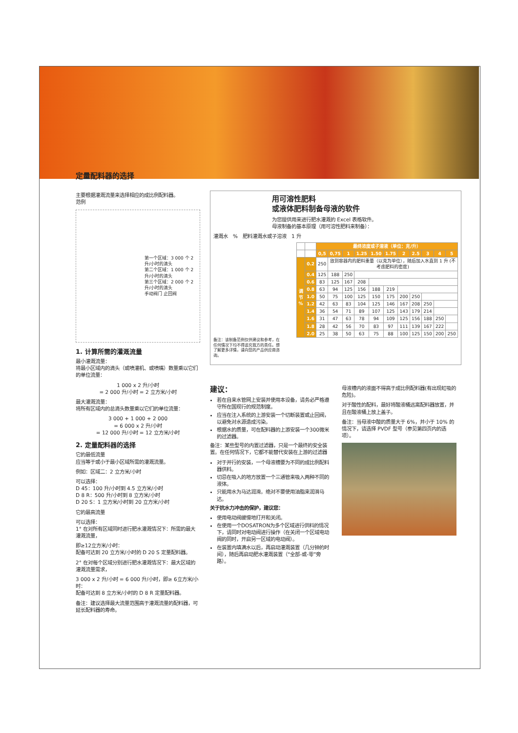定量配料器的选择
主要根据灌溉流量来选择相应的成比例配料器。
范例
第一个区域：3 000 个 2 升/小时的滴头
第二个区域：1 000 个 2 升/小时的滴头
第三个区域：2 000 个 2 升/小时的滴头
手动阀门 止回阀
1. 计算所需的灌溉流量
最小灌溉流量：
将最小区域内的滴头（或喷灌机、或喷嘴）数量乘以它们的单位流量：
1 000 x 2 升/小时
= 2 000 升/小时 = 2 立方米/小时
最大灌溉流量：
将所有区域内的总滴头数量乘以它们的单位流量：
3 000 + 1 000 + 2 000
= 6 000 x 2 升/小时
= 12 000 升/小时 = 12 立方米/小时
2. 定量配料器的选择
它的最低流量
应当等于或小于最小区域所需的灌溉流量。
例如：区域二：2 立方米/小时
可以选择：
D 45：100 升/小时到 4.5 立方米/小时
D 8 R：500 升/小时到 8 立方米/小时
D 20 S：1 立方米/小时到 20 立方米/小时
它的最高流量
可以选择：
1° 在对所有区域同时进行肥水灌溉情况下：所需的最大灌溉流量，
即≥12立方米/小时：
配备可达到 20 立方米/小时的 D 20 S 定量配料器。
2° 在对每个区域分别进行肥水灌溉情况下：最大区域的灌溉流量需求，
3 000 x 2 升/小时 = 6 000 升/小时，即≥ 6立方米/小时：
配备可达到 8 立方米/小时的 D 8 R 定量配料器。
备注：建议选择最大流量范围高于灌溉流量的配料器，可延长配料器的寿命。
用可溶性肥料
或液体肥料制备母液的软件
为您提供用来进行肥水灌溉的 Excel 表格软件。
母液制备的基本原理（用可溶性肥料来制备）：
灌溉水 % 肥料灌溉水或子溶液 1 升
| | | 最终浓度或子溶液（单位：克/升） | | | | | | | | | | |
| | | 0,5 | 0,75 | 1 | 1.25 | 1.50 | 1.75 | 2 | 2.5 | 3 | 4 | 5 |
| 调节 % | 0.2 | 250 | 放到容器内的肥料重量（以克为单位），随后加入水直到 1 升 (不考虑肥料的密度) | | | | | | | | | |
| | 0.4 | 125 | 188 | 250 | | | | | | | | |
| | 0.6 | 83 | 125 | 167 | 208 | | | | | | | |
| | 0.8 | 63 | 94 | 125 | 156 | 188 | 219 | | | | | |
| | 1.0 | 50 | 75 | 100 | 125 | 150 | 175 | 200 | 250 | | | |
| | 1.2 | 42 | 63 | 83 | 104 | 125 | 146 | 167 | 208 | 250 | | |
| | 1.4 | 36 | 54 | 71 | 89 | 107 | 125 | 143 | 179 | 214 | | |
| | 1.6 | 31 | 47 | 63 | 78 | 94 | 109 | 125 | 156 | 188 | 250 | |
| | 1.8 | 28 | 42 | 56 | 70 | 83 | 97 | 111 | 139 | 167 | 222 | |
| | 2.0 | 25 | 38 | 50 | 63 | 75 | 88 | 100 | 125 | 150 | 200 | 250 |
备注：该制备范例仅供建议和参考，在任何情况下均不得追究我方的责任。想了解更多详情，请向您的产品供应商咨询。
建议：
若在自来水管网上安装并使用本设备，请务必严格遵守所在国现行的规范制度。
应当在注入系统的上游安装一个切断装置或止回阀，以避免对水源造成污染。
根据水的质量，可在配料器的上游安装一个300微米的过滤器。
备注：某些型号的内置过滤器，只是一个最终的安全装置。在任何情况下，它都不能替代安装在上游的过滤器
对于并行的安装，一个母液槽要为不同的成比例配料器供料。
切忌在吸入的地方放置一个三通管来吸入两种不同的液体。
只能用水为马达润滑。绝对不要使用油脂来润滑马达。
关于抗水力冲击的保护，建议您：
使用电动阀缓慢地打开和关闭。
在使用一个DOSATRON为多个区域进行供料的情况下，请同时对电动阀进行操作（在关闭一个区域电动阀的同时，开启另一区域的电动阀）。
在装置内填满水以后，再启动灌溉装置（几分钟的时间），随后再启动肥水灌溉装置（“全部-或-零”旁路）。
母液槽内的液面不得高于成比例配料器(有出现虹吸的危险)。
对于酸性的配料，最好将酸液桶远离配料器放置，并且在酸液桶上放上盖子。
备注：当母液中酸的质量大于 6%，并小于 10% 的情况下，请选择 PVDF 型号（参见第四页内的选项）。